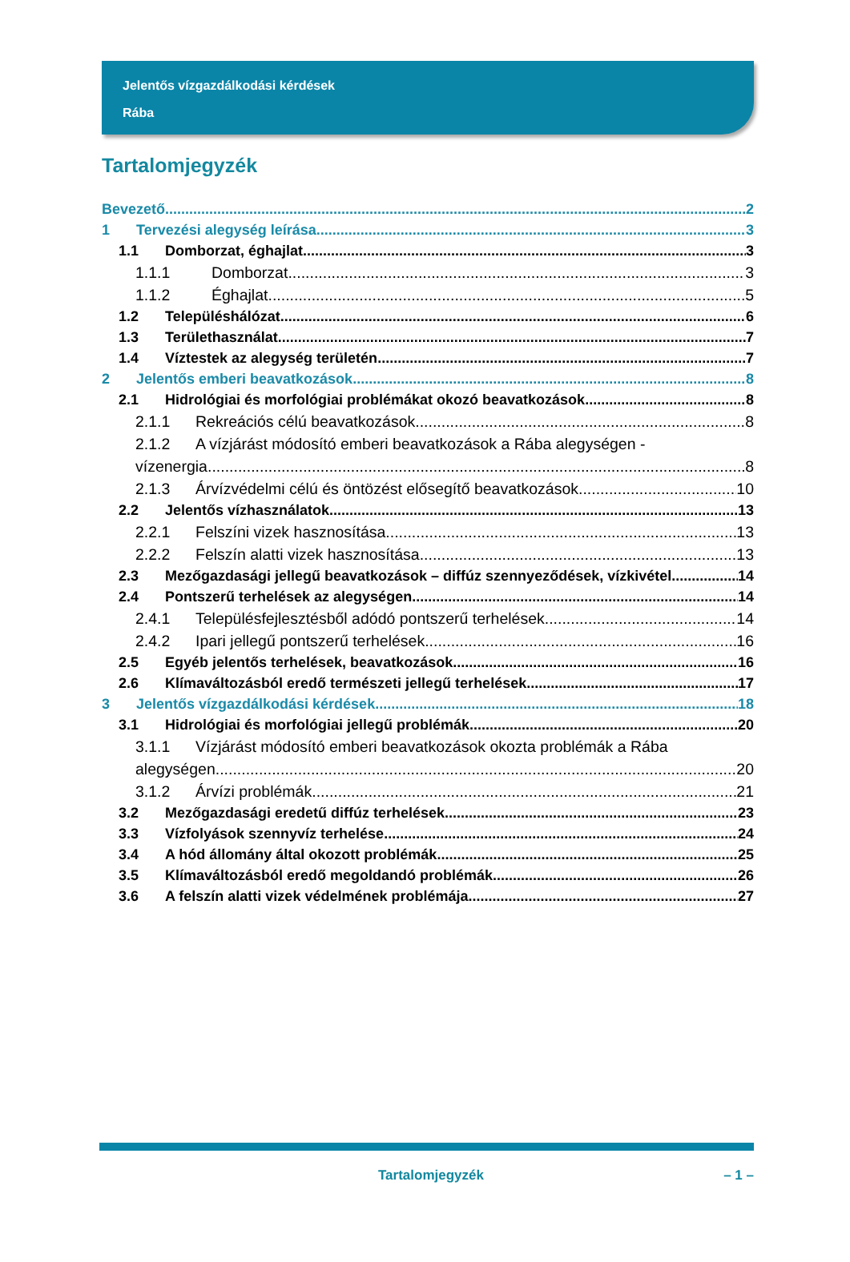Jelentős vízgazdálkodási kérdések
Rába
Tartalomjegyzék
Bevezető 2
1 Tervezési alegység leírása 3
1.1 Domborzat, éghajlat 3
1.1.1 Domborzat 3
1.1.2 Éghajlat 5
1.2 Településhálózat 6
1.3 Területhasználat 7
1.4 Víztestek az alegység területén 7
2 Jelentős emberi beavatkozások 8
2.1 Hidrológiai és morfológiai problémákat okozó beavatkozások 8
2.1.1 Rekreációs célú beavatkozások 8
2.1.2 A vízjárást módosító emberi beavatkozások a Rába alegységen -
vízenergia 8
2.1.3 Árvízvédelmi célú és öntözést elősegítő beavatkozások 10
2.2 Jelentős vízhasználatok 13
2.2.1 Felszíni vizek hasznosítása 13
2.2.2 Felszín alatti vizek hasznosítása 13
2.3 Mezőgazdasági jellegű beavatkozások – diffúz szennyeződések, vízkivétel 14
2.4 Pontszerű terhelések az alegységen 14
2.4.1 Településfejlesztésből adódó pontszerű terhelések 14
2.4.2 Ipari jellegű pontszerű terhelések 16
2.5 Egyéb jelentős terhelések, beavatkozások 16
2.6 Klímaváltozásból eredő természeti jellegű terhelések 17
3 Jelentős vízgazdálkodási kérdések 18
3.1 Hidrológiai és morfológiai jellegű problémák 20
3.1.1 Vízjárást módosító emberi beavatkozások okozta problémák a Rába
alegységen 20
3.1.2 Árvízi problémák 21
3.2 Mezőgazdasági eredetű diffúz terhelések 23
3.3 Vízfolyások szennyvíz terhelése 24
3.4 A hód állomány által okozott problémák 25
3.5 Klímaváltozásból eredő megoldandó problémák 26
3.6 A felszín alatti vizek védelmének problémája 27
Tartalomjegyzék – 1 –